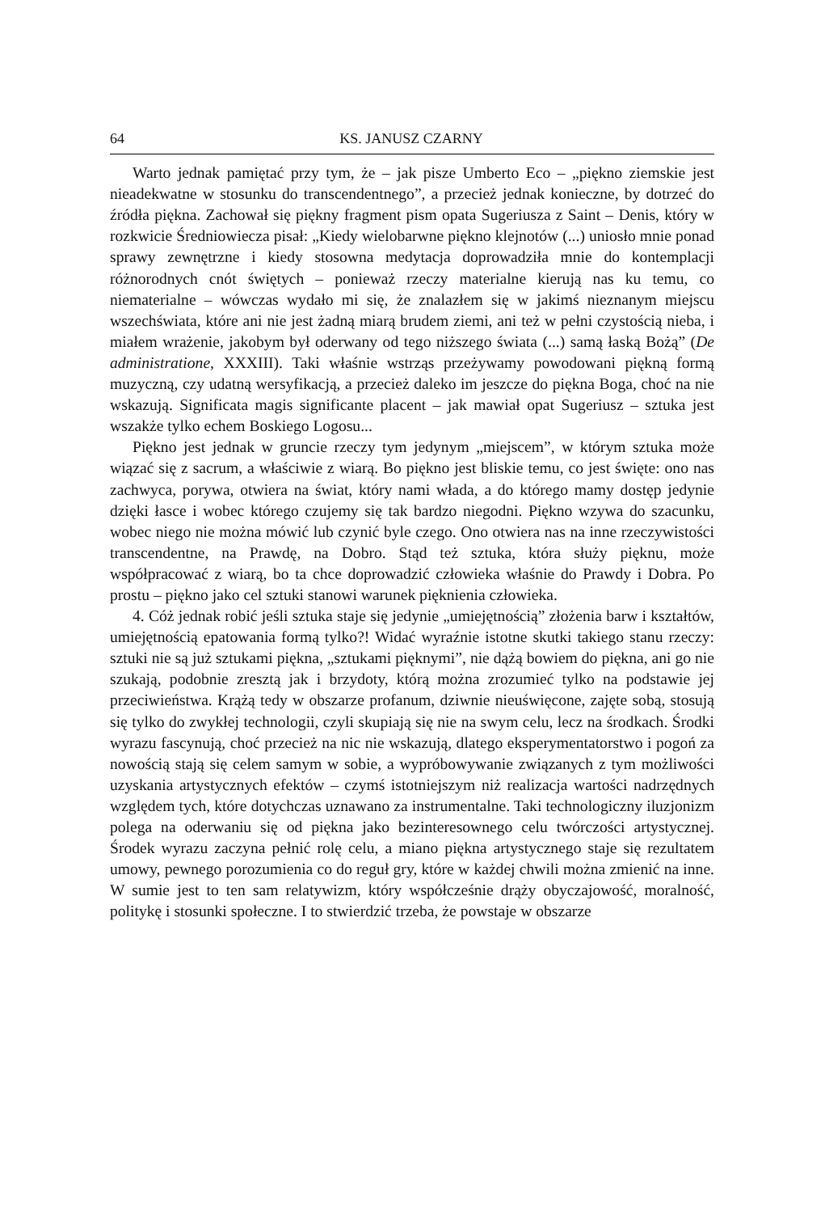64 KS. JANUSZ CZARNY
Warto jednak pamiętać przy tym, że – jak pisze Umberto Eco – „piękno ziemskie jest nieadekwatne w stosunku do transcendentnego”, a przecież jednak konieczne, by dotrzeć do źródła piękna. Zachował się piękny fragment pism opata Sugeriusza z Saint – Denis, który w rozkwicie Średniowiecza pisał: „Kiedy wielobarwne piękno klejnotów (...) uniosło mnie ponad sprawy zewnętrzne i kiedy stosowna medytacja doprowadziła mnie do kontemplacji różnorodnych cnót świętych – ponieważ rzeczy materialne kierują nas ku temu, co niematerialne – wówczas wydało mi się, że znalazłem się w jakimś nieznanym miejscu wszechświata, które ani nie jest żadną miarą brudem ziemi, ani też w pełni czystością nieba, i miałem wrażenie, jakobym był oderwany od tego niższego świata (...) samą łaską Bożą” (De administratione, XXXIII). Taki właśnie wstrząs przeżywamy powodowani piękną formą muzyczną, czy udatną wersyfikacją, a przecież daleko im jeszcze do piękna Boga, choć na nie wskazują. Significata magis significante placent – jak mawiał opat Sugeriusz – sztuka jest wszakże tylko echem Boskiego Logosu...
Piękno jest jednak w gruncie rzeczy tym jedynym „miejscem”, w którym sztuka może wiązać się z sacrum, a właściwie z wiarą. Bo piękno jest bliskie temu, co jest święte: ono nas zachwyca, porywa, otwiera na świat, który nami włada, a do którego mamy dostęp jedynie dzięki łasce i wobec którego czujemy się tak bardzo niegodni. Piękno wzywa do szacunku, wobec niego nie można mówić lub czynić byle czego. Ono otwiera nas na inne rzeczywistości transcendentne, na Prawdę, na Dobro. Stąd też sztuka, która służy pięknu, może współpracować z wiarą, bo ta chce doprowadzić człowieka właśnie do Prawdy i Dobra. Po prostu – piękno jako cel sztuki stanowi warunek pięknienia człowieka.
4. Cóż jednak robić jeśli sztuka staje się jedynie „umiejętnością” złożenia barw i kształtów, umiejętnością epatowania formą tylko?! Widać wyraźnie istotne skutki takiego stanu rzeczy: sztuki nie są już sztukami piękna, „sztukami pięknymi”, nie dążą bowiem do piękna, ani go nie szukają, podobnie zresztą jak i brzydoty, którą można zrozumieć tylko na podstawie jej przeciwieństwa. Krążą tedy w obszarze profanum, dziwnie nieuświęcone, zajęte sobą, stosują się tylko do zwykłej technologii, czyli skupiają się nie na swym celu, lecz na środkach. Środki wyrazu fascynują, choć przecież na nic nie wskazują, dlatego eksperymentatorstwo i pogoń za nowością stają się celem samym w sobie, a wypróbowywanie związanych z tym możliwości uzyskania artystycznych efektów – czymś istotniejszym niż realizacja wartości nadrzędnych względem tych, które dotychczas uznawano za instrumentalne. Taki technologiczny iluzjonizm polega na oderwaniu się od piękna jako bezinteresownego celu twórczości artystycznej. Środek wyrazu zaczyna pełnić rolę celu, a miano piękna artystycznego staje się rezultatem umowy, pewnego porozumienia co do reguł gry, które w każdej chwili można zmienić na inne. W sumie jest to ten sam relatywizm, który współcześnie drąży obyczajowość, moralność, politykę i stosunki społeczne. I to stwierdzić trzeba, że powstaje w obszarze